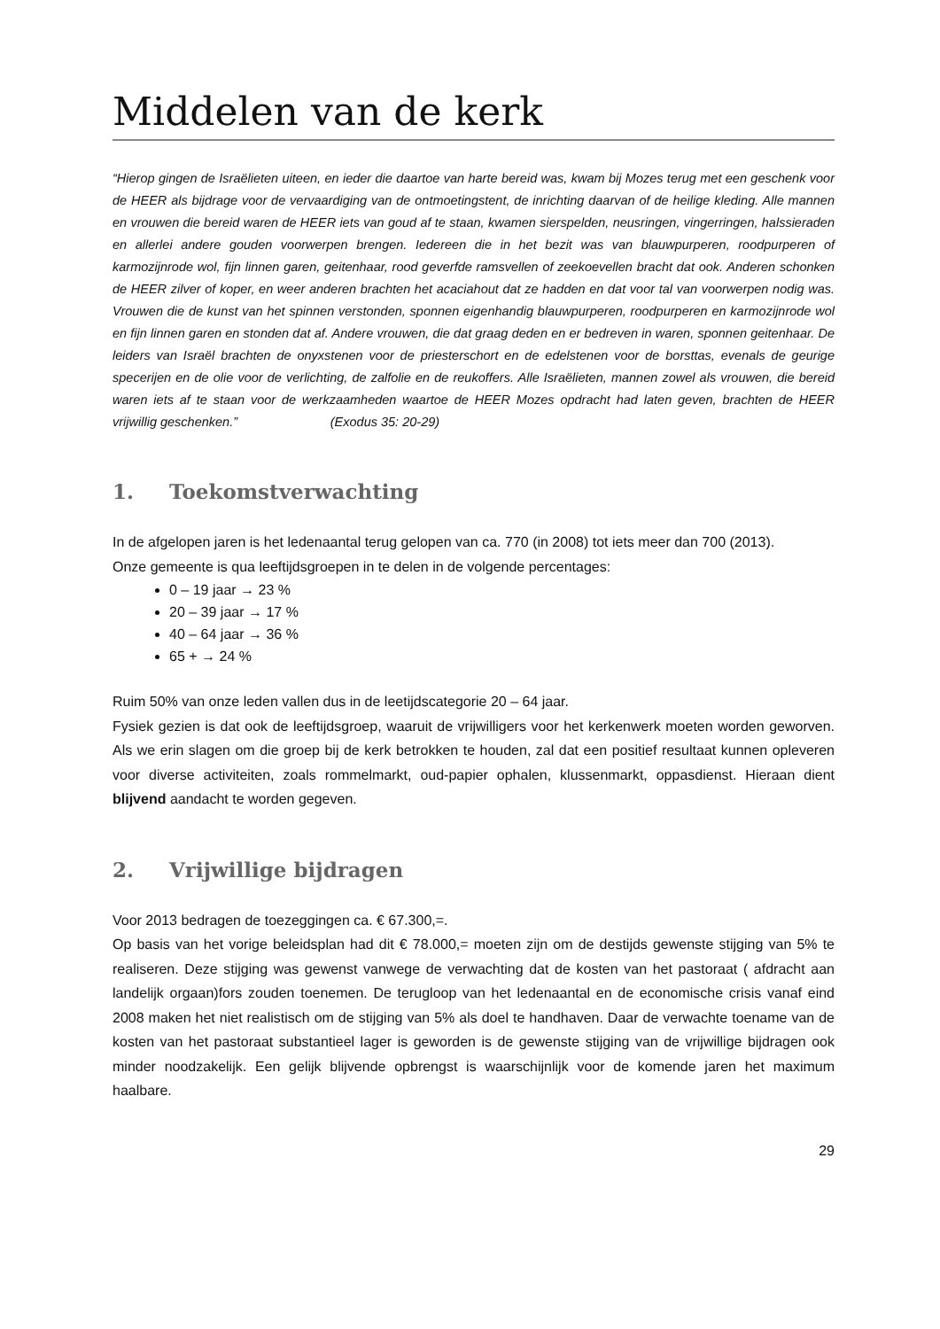Middelen van de kerk
“Hierop gingen de Israëlieten uiteen, en ieder die daartoe van harte bereid was, kwam bij Mozes terug met een geschenk voor de HEER als bijdrage voor de vervaardiging van de ontmoetingstent, de inrichting daarvan of de heilige kleding. Alle mannen en vrouwen die bereid waren de HEER iets van goud af te staan, kwamen sierspelden, neusringen, vingerringen, halssieraden en allerlei andere gouden voorwerpen brengen. Iedereen die in het bezit was van blauwpurperen, roodpurperen of karmozijnrode wol, fijn linnen garen, geitenhaar, rood geverfde ramsvellen of zeekoevellen bracht dat ook. Anderen schonken de HEER zilver of koper, en weer anderen brachten het acaciahout dat ze hadden en dat voor tal van voorwerpen nodig was. Vrouwen die de kunst van het spinnen verstonden, sponnen eigenhandig blauwpurperen, roodpurperen en karmozijnrode wol en fijn linnen garen en stonden dat af. Andere vrouwen, die dat graag deden en er bedreven in waren, sponnen geitenhaar. De leiders van Israël brachten de onyxstenen voor de priesterschort en de edelstenen voor de borsttas, evenals de geurige specerijen en de olie voor de verlichting, de zalfolie en de reukoffers. Alle Israëlieten, mannen zowel als vrouwen, die bereid waren iets af te staan voor de werkzaamheden waartoe de HEER Mozes opdracht had laten geven, brachten de HEER vrijwillig geschenken.” (Exodus 35: 20-29)
1. Toekomstverwachting
In de afgelopen jaren is het ledenaantal terug gelopen van ca. 770 (in 2008) tot iets meer dan 700 (2013).
Onze gemeente is qua leeftijdsgroepen in te delen in de volgende percentages:
0 – 19 jaar → 23 %
20 – 39 jaar → 17 %
40 – 64 jaar → 36 %
65 + → 24 %
Ruim 50% van onze leden vallen dus in de leetijdscategorie 20 – 64 jaar.
Fysiek gezien is dat ook de leeftijdsgroep, waaruit de vrijwilligers voor het kerkenwerk moeten worden geworven. Als we erin slagen om die groep bij de kerk betrokken te houden, zal dat een positief resultaat kunnen opleveren voor diverse activiteiten, zoals rommelmarkt, oud-papier ophalen, klussenmarkt, oppasdienst. Hieraan dient blijvend aandacht te worden gegeven.
2. Vrijwillige bijdragen
Voor 2013 bedragen de toezeggingen ca. € 67.300,=.
Op basis van het vorige beleidsplan had dit € 78.000,= moeten zijn om de destijds gewenste stijging van 5% te realiseren. Deze stijging was gewenst vanwege de verwachting dat de kosten van het pastoraat ( afdracht aan landelijk orgaan)fors zouden toenemen. De terugloop van het ledenaantal en de economische crisis vanaf eind 2008 maken het niet realistisch om de stijging van 5% als doel te handhaven. Daar de verwachte toename van de kosten van het pastoraat substantieel lager is geworden is de gewenste stijging van de vrijwillige bijdragen ook minder noodzakelijk. Een gelijk blijvende opbrengst is waarschijnlijk voor de komende jaren het maximum haalbare.
29